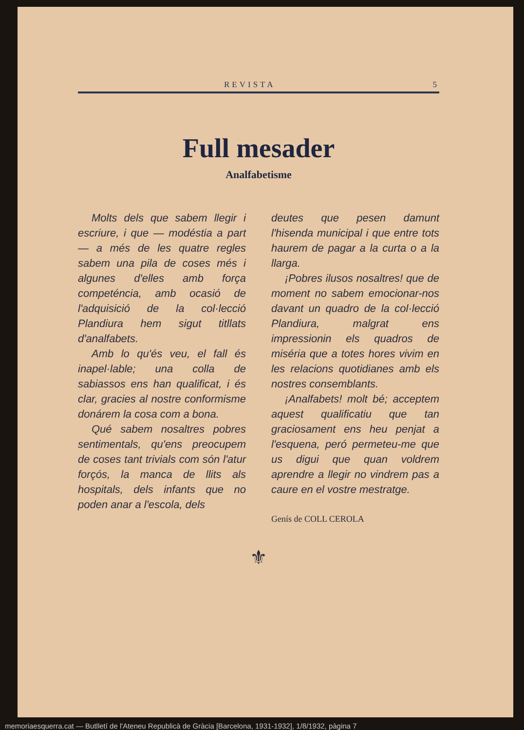REVISTA 5
Full mesader
Analfabetisme
Molts dels que sabem llegir i escriure, i que — modéstia a part — a més de les quatre regles sabem una pila de coses més i algunes d'elles amb força competéncia, amb ocasió de l'adquisició de la col·lecció Plandiura hem sigut titllats d'analfabets.
Amb lo qu'és veu, el fall és inapel·lable; una colla de sabiassos ens han qualificat, i és clar, gracies al nostre conformisme donárem la cosa com a bona.
Qué sabem nosaltres pobres sentimentals, qu'ens preocupem de coses tant trivials com són l'atur forçós, la manca de llits als hospitals, dels infants que no poden anar a l'escola, dels
deutes que pesen damunt l'hisenda municipal i que entre tots haurem de pagar a la curta o a la llarga.
¡Pobres ilusos nosaltres! que de moment no sabem emocionar-nos davant un quadro de la col·lecció Plandiura, malgrat ens impressionin els quadros de miséria que a totes hores vivim en les relacions quotidianes amb els nostres consemblants.
¡Analfabets! molt bé; acceptem aquest qualificatiu que tan graciosament ens heu penjat a l'esquena, peró permeteu-me que us digui que quan voldrem aprendre a llegir no vindrem pas a caure en el vostre mestratge.
Genís de COLL CEROLA
⚜
memoriaesquerra.cat — Butlletí de l'Ateneu Republicà de Gràcia [Barcelona, 1931-1932], 1/8/1932, pàgina 7